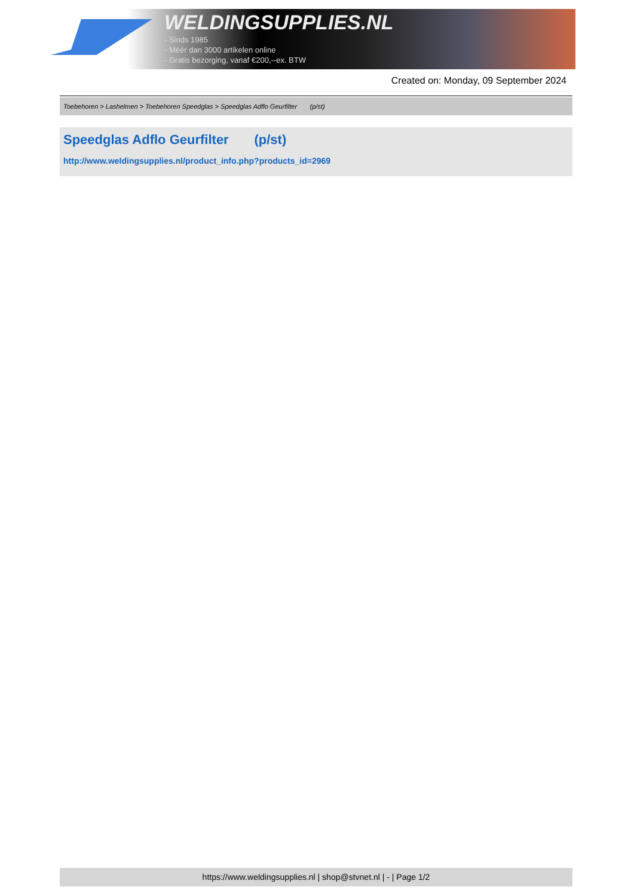WELDINGSUPPLIES.NL
- Sinds 1985
- Méér dan 3000 artikelen online
- Gratis bezorging, vanaf €200,--ex. BTW
Created on: Monday, 09 September 2024
Toebehoren > Lashelmen > Toebehoren Speedglas > Speedglas Adflo Geurfilter (p/st)
Speedglas Adflo Geurfilter (p/st)
http://www.weldingsupplies.nl/product_info.php?products_id=2969
https://www.weldingsupplies.nl | shop@stvnet.nl | - | Page 1/2